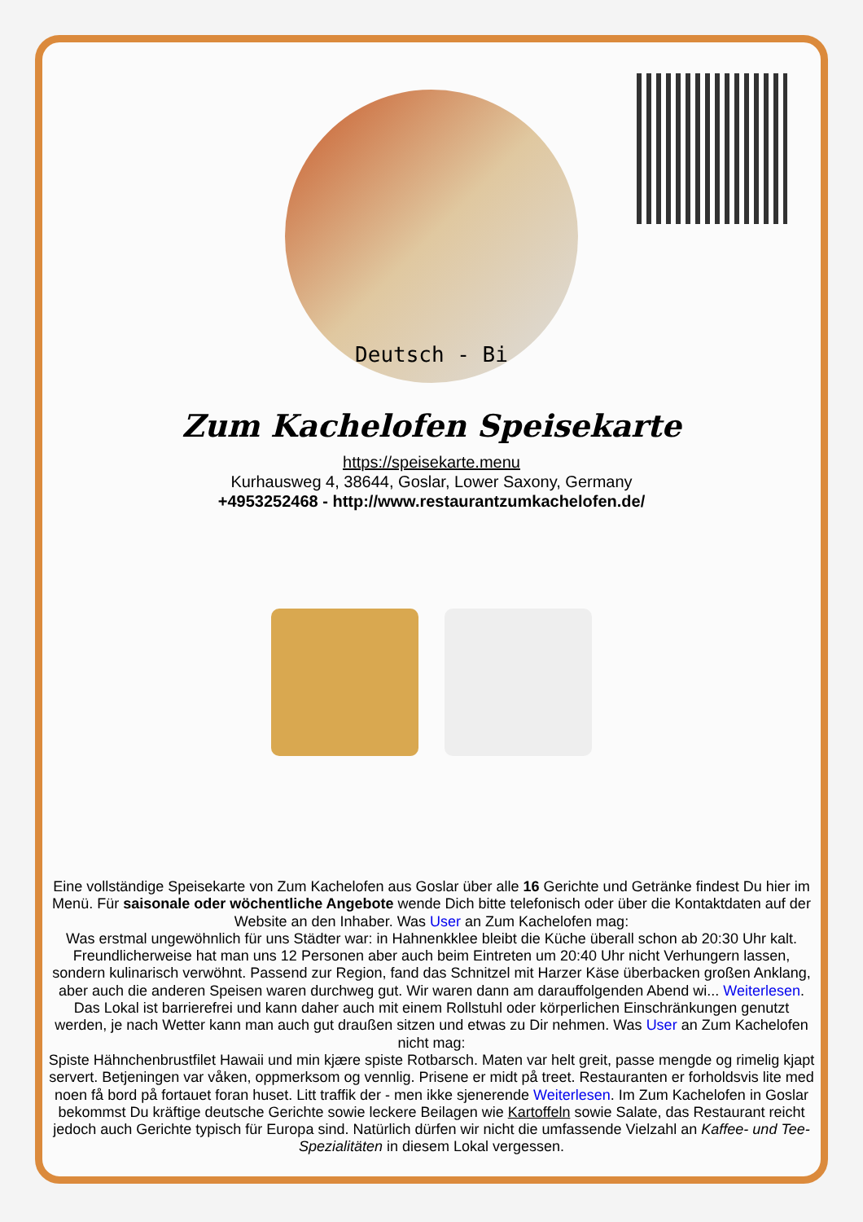Deutsch - Bi
Zum Kachelofen Speisekarte
https://speisekarte.menu
Kurhausweg 4, 38644, Goslar, Lower Saxony, Germany
+4953252468 - http://www.restaurantzumkachelofen.de/
Eine vollständige Speisekarte von Zum Kachelofen aus Goslar über alle 16 Gerichte und Getränke findest Du hier im Menü. Für saisonale oder wöchentliche Angebote wende Dich bitte telefonisch oder über die Kontaktdaten auf der Website an den Inhaber. Was User an Zum Kachelofen mag:
Was erstmal ungewöhnlich für uns Städter war: in Hahnenkklee bleibt die Küche überall schon ab 20:30 Uhr kalt. Freundlicherweise hat man uns 12 Personen aber auch beim Eintreten um 20:40 Uhr nicht Verhungern lassen, sondern kulinarisch verwöhnt. Passend zur Region, fand das Schnitzel mit Harzer Käse überbacken großen Anklang, aber auch die anderen Speisen waren durchweg gut. Wir waren dann am darauffolgenden Abend wi... Weiterlesen. Das Lokal ist barrierefrei und kann daher auch mit einem Rollstuhl oder körperlichen Einschränkungen genutzt werden, je nach Wetter kann man auch gut draußen sitzen und etwas zu Dir nehmen. Was User an Zum Kachelofen nicht mag:
Spiste Hähnchenbrustfilet Hawaii und min kjære spiste Rotbarsch. Maten var helt greit, passe mengde og rimelig kjapt servert. Betjeningen var våken, oppmerksom og vennlig. Prisene er midt på treet. Restauranten er forholdsvis lite med noen få bord på fortauet foran huset. Litt traffik der - men ikke sjenerende Weiterlesen. Im Zum Kachelofen in Goslar bekommst Du kräftige deutsche Gerichte sowie leckere Beilagen wie Kartoffeln sowie Salate, das Restaurant reicht jedoch auch Gerichte typisch für Europa sind. Natürlich dürfen wir nicht die umfassende Vielzahl an Kaffee- und Tee-Spezialitäten in diesem Lokal vergessen.